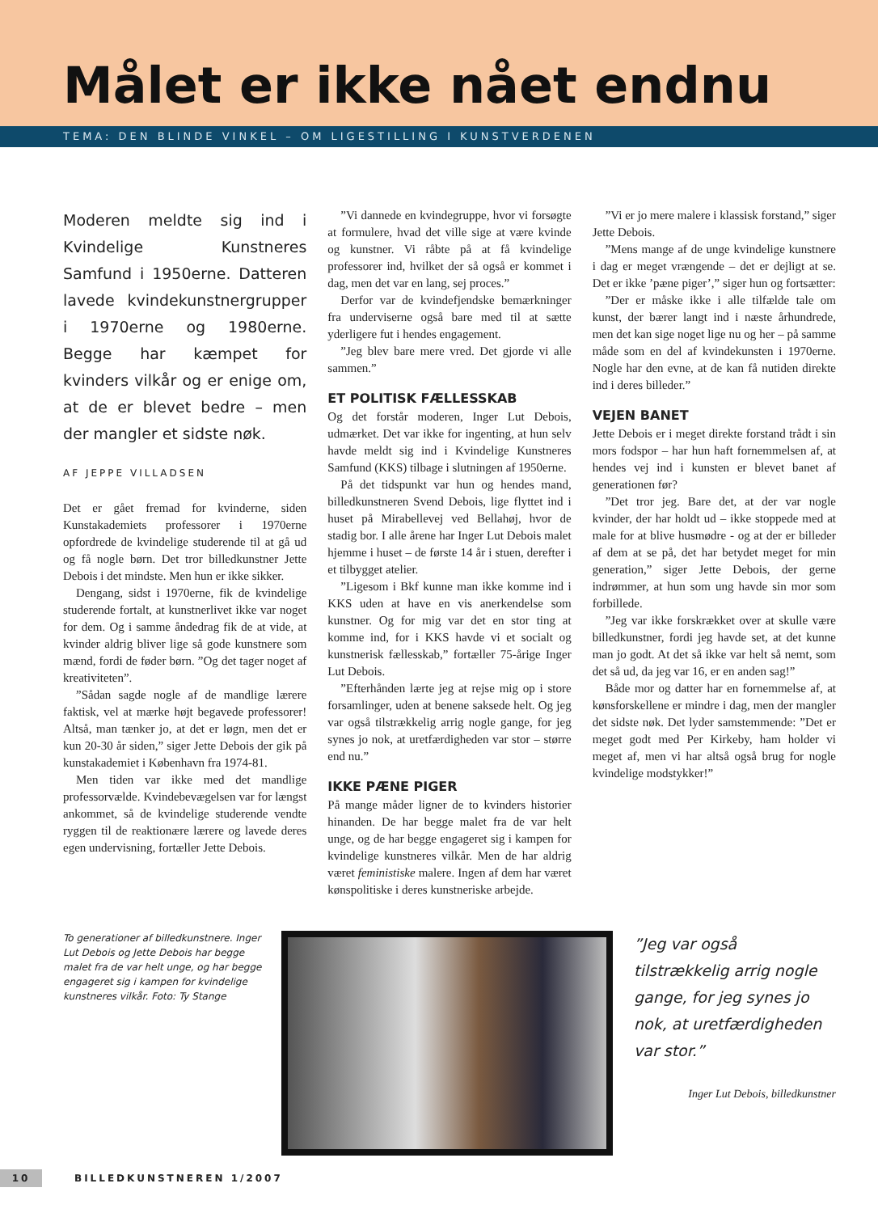Målet er ikke nået endnu
TEMA: DEN BLINDE VINKEL – OM LIGESTILLING I KUNSTVERDENEN
Moderen meldte sig ind i Kvindelige Kunstneres Samfund i 1950erne. Datteren lavede kvindekunstnergrupper i 1970erne og 1980erne. Begge har kæmpet for kvinders vilkår og er enige om, at de er blevet bedre – men der mangler et sidste nøk.
AF JEPPE VILLADSEN
Det er gået fremad for kvinderne, siden Kunstakademiets professorer i 1970erne opfordrede de kvindelige studerende til at gå ud og få nogle børn. Det tror billedkunstner Jette Debois i det mindste. Men hun er ikke sikker.
Dengang, sidst i 1970erne, fik de kvindelige studerende fortalt, at kunstnerlivet ikke var noget for dem. Og i samme åndedrag fik de at vide, at kvinder aldrig bliver lige så gode kunstnere som mænd, fordi de føder børn. ”Og det tager noget af kreativiteten”.
”Sådan sagde nogle af de mandlige lærere faktisk, vel at mærke højt begavede professorer! Altså, man tænker jo, at det er løgn, men det er kun 20-30 år siden,” siger Jette Debois der gik på kunstakademiet i København fra 1974-81.
Men tiden var ikke med det mandlige professorvælde. Kvindebevægelsen var for længst ankommet, så de kvindelige studerende vendte ryggen til de reaktionære lærere og lavede deres egen undervisning, fortæller Jette Debois.
”Vi dannede en kvindegruppe, hvor vi forsøgte at formulere, hvad det ville sige at være kvinde og kunstner. Vi råbte på at få kvindelige professorer ind, hvilket der så også er kommet i dag, men det var en lang, sej proces.”
Derfor var de kvindefjendske bemærkninger fra underviserne også bare med til at sætte yderligere fut i hendes engagement.
”Jeg blev bare mere vred. Det gjorde vi alle sammen.”
ET POLITISK FÆLLESSKAB
Og det forstår moderen, Inger Lut Debois, udmærket. Det var ikke for ingenting, at hun selv havde meldt sig ind i Kvindelige Kunstneres Samfund (KKS) tilbage i slutningen af 1950erne.
På det tidspunkt var hun og hendes mand, billedkunstneren Svend Debois, lige flyttet ind i huset på Mirabellevej ved Bellahøj, hvor de stadig bor. I alle årene har Inger Lut Debois malet hjemme i huset – de første 14 år i stuen, derefter i et tilbygget atelier.
”Ligesom i Bkf kunne man ikke komme ind i KKS uden at have en vis anerkendelse som kunstner. Og for mig var det en stor ting at komme ind, for i KKS havde vi et socialt og kunstnerisk fællesskab,” fortæller 75-årige Inger Lut Debois.
”Efterhånden lærte jeg at rejse mig op i store forsamlinger, uden at benene saksede helt. Og jeg var også tilstrækkelig arrig nogle gange, for jeg synes jo nok, at uretfærdigheden var stor – større end nu.”
IKKE PÆNE PIGER
På mange måder ligner de to kvinders historier hinanden. De har begge malet fra de var helt unge, og de har begge engageret sig i kampen for kvindelige kunstneres vilkår. Men de har aldrig været feministiske malere. Ingen af dem har været kønspolitiske i deres kunstneriske arbejde.
”Vi er jo mere malere i klassisk forstand,” siger Jette Debois.
”Mens mange af de unge kvindelige kunstnere i dag er meget vrængende – det er dejligt at se. Det er ikke ’pæne piger’,” siger hun og fortsætter:
”Der er måske ikke i alle tilfælde tale om kunst, der bærer langt ind i næste århundrede, men det kan sige noget lige nu og her – på samme måde som en del af kvindekunsten i 1970erne. Nogle har den evne, at de kan få nutiden direkte ind i deres billeder.”
VEJEN BANET
Jette Debois er i meget direkte forstand trådt i sin mors fodspor – har hun haft fornemmelsen af, at hendes vej ind i kunsten er blevet banet af generationen før?
”Det tror jeg. Bare det, at der var nogle kvinder, der har holdt ud – ikke stoppede med at male for at blive husmødre - og at der er billeder af dem at se på, det har betydet meget for min generation,” siger Jette Debois, der gerne indrømmer, at hun som ung havde sin mor som forbillede.
”Jeg var ikke forskrækket over at skulle være billedkunstner, fordi jeg havde set, at det kunne man jo godt. At det så ikke var helt så nemt, som det så ud, da jeg var 16, er en anden sag!”
Både mor og datter har en fornemmelse af, at kønsforskellene er mindre i dag, men der mangler det sidste nøk. Det lyder samstemmende: ”Det er meget godt med Per Kirkeby, ham holder vi meget af, men vi har altså også brug for nogle kvindelige modstykker!”
To generationer af billedkunstnere. Inger Lut Debois og Jette Debois har begge malet fra de var helt unge, og har begge engageret sig i kampen for kvindelige kunstneres vilkår. Foto: Ty Stange
”Jeg var også tilstrækkelig arrig nogle gange, for jeg synes jo nok, at uretfærdigheden var stor.”
Inger Lut Debois, billedkunstner
10 BILLEDKUNSTNEREN 1/2007